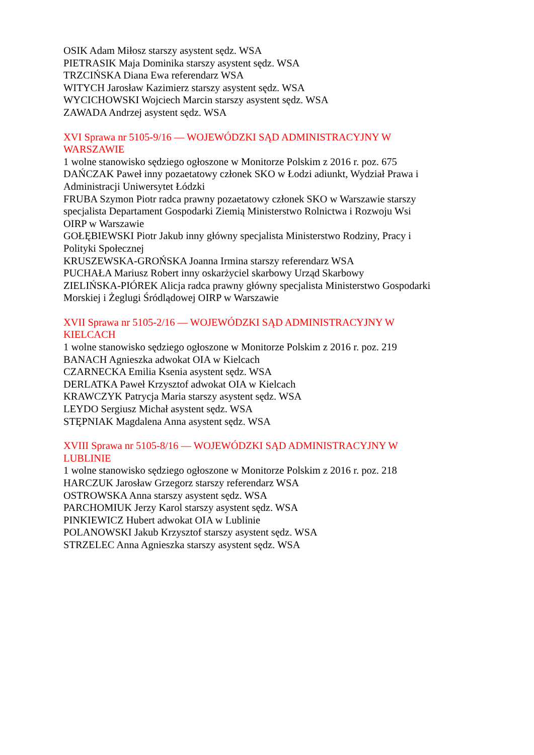OSIK Adam Miłosz starszy asystent sędz. WSA
PIETRASIK Maja Dominika starszy asystent sędz. WSA
TRZCIŃSKA Diana Ewa referendarz WSA
WITYCH Jarosław Kazimierz starszy asystent sędz. WSA
WYCICHOWSKI Wojciech Marcin starszy asystent sędz. WSA
ZAWADA Andrzej asystent sędz. WSA
XVI Sprawa nr 5105-9/16 — WOJEWÓDZKI SĄD ADMINISTRACYJNY W WARSZAWIE
1 wolne stanowisko sędziego ogłoszone w Monitorze Polskim z 2016 r. poz. 675
DAŃCZAK Paweł inny pozaetatowy członek SKO w Łodzi adiunkt, Wydział Prawa i Administracji Uniwersytet Łódzki
FRUBA Szymon Piotr radca prawny pozaetatowy członek SKO w Warszawie starszy specjalista Departament Gospodarki Ziemią Ministerstwo Rolnictwa i Rozwoju Wsi OIRP w Warszawie
GOŁĘBIEWSKI Piotr Jakub inny główny specjalista Ministerstwo Rodziny, Pracy i Polityki Społecznej
KRUSZEWSKA-GROŃSKA Joanna Irmina starszy referendarz WSA
PUCHAŁA Mariusz Robert inny oskarżyciel skarbowy Urząd Skarbowy
ZIELIŃSKA-PIÓREK Alicja radca prawny główny specjalista Ministerstwo Gospodarki Morskiej i Żeglugi Śródlądowej OIRP w Warszawie
XVII Sprawa nr 5105-2/16 — WOJEWÓDZKI SĄD ADMINISTRACYJNY W KIELCACH
1 wolne stanowisko sędziego ogłoszone w Monitorze Polskim z 2016 r. poz. 219
BANACH Agnieszka adwokat OIA w Kielcach
CZARNECKA Emilia Ksenia asystent sędz. WSA
DERLATKA Paweł Krzysztof adwokat OIA w Kielcach
KRAWCZYK Patrycja Maria starszy asystent sędz. WSA
LEYDO Sergiusz Michał asystent sędz. WSA
STĘPNIAK Magdalena Anna asystent sędz. WSA
XVIII Sprawa nr 5105-8/16 — WOJEWÓDZKI SĄD ADMINISTRACYJNY W LUBLINIE
1 wolne stanowisko sędziego ogłoszone w Monitorze Polskim z 2016 r. poz. 218
HARCZUK Jarosław Grzegorz starszy referendarz WSA
OSTROWSKA Anna starszy asystent sędz. WSA
PARCHOMIUK Jerzy Karol starszy asystent sędz. WSA
PINKIEWICZ Hubert adwokat OIA w Lublinie
POLANOWSKI Jakub Krzysztof starszy asystent sędz. WSA
STRZELEC Anna Agnieszka starszy asystent sędz. WSA